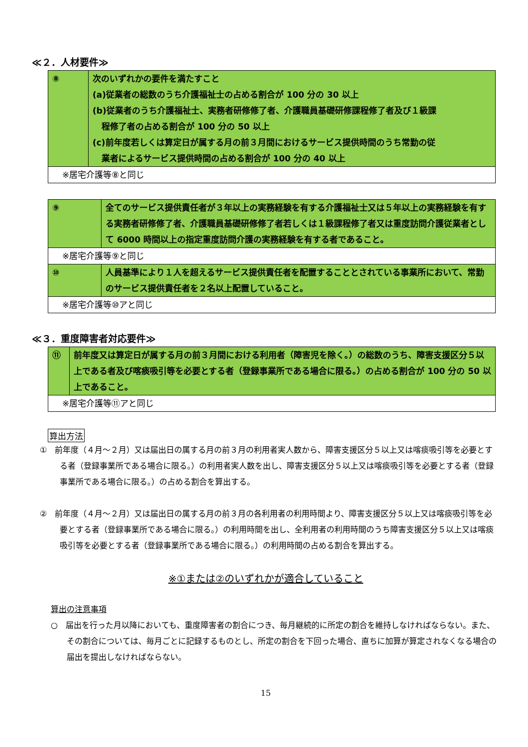≪２．人材要件≫
| ⑧ | 次のいずれかの要件を満たすこと (a)従業者の総数のうち介護福祉士の占める割合が 100 分の 30 以上 (b)従業者のうち介護福祉士、実務者研修修了者、介護職員基礎研修課程修了者及び１級課 程修了者の占める割合が 100 分の 50 以上 (c)前年度若しくは算定日が属する月の前３月間におけるサービス提供時間のうち常勤の従 業者によるサービス提供時間の占める割合が 100 分の 40 以上 |
| ※居宅介護等⑧と同じ | |
| ⑨ | 全てのサービス提供責任者が３年以上の実務経験を有する介護福祉士又は５年以上の実務経験を有する実務者研修修了者、介護職員基礎研修修了者若しくは１級課程修了者又は重度訪問介護従業者として 6000 時間以上の指定重度訪問介護の実務経験を有する者であること。 |
| ※居宅介護等⑨と同じ | |
| ⑩ | 人員基準により１人を超えるサービス提供責任者を配置することとされている事業所において、常勤のサービス提供責任者を２名以上配置していること。 |
| ※居宅介護等⑩アと同じ | |
≪３．重度障害者対応要件≫
| ⑪ | 前年度又は算定日が属する月の前３月間における利用者（障害児を除く。）の総数のうち、障害支援区分５以上である者及び喀痰吸引等を必要とする者（登録事業所である場合に限る。）の占める割合が 100 分の 50 以上であること。 |
| ※居宅介護等⑪アと同じ | |
算出方法
①　前年度（４月～２月）又は届出日の属する月の前３月の利用者実人数から、障害支援区分５以上又は喀痰吸引等を必要とする者（登録事業所である場合に限る。）の利用者実人数を出し、障害支援区分５以上又は喀痰吸引等を必要とする者（登録事業所である場合に限る。）の占める割合を算出する。
②　前年度（４月～２月）又は届出日の属する月の前３月の各利用者の利用時間より、障害支援区分５以上又は喀痰吸引等を必要とする者（登録事業所である場合に限る。）の利用時間を出し、全利用者の利用時間のうち障害支援区分５以上又は喀痰吸引等を必要とする者（登録事業所である場合に限る。）の利用時間の占める割合を算出する。
※①または②のいずれかが適合していること
算出の注意事項
○　届出を行った月以降においても、重度障害者の割合につき、毎月継続的に所定の割合を維持しなければならない。また、その割合については、毎月ごとに記録するものとし、所定の割合を下回った場合、直ちに加算が算定されなくなる場合の届出を提出しなければならない。
15